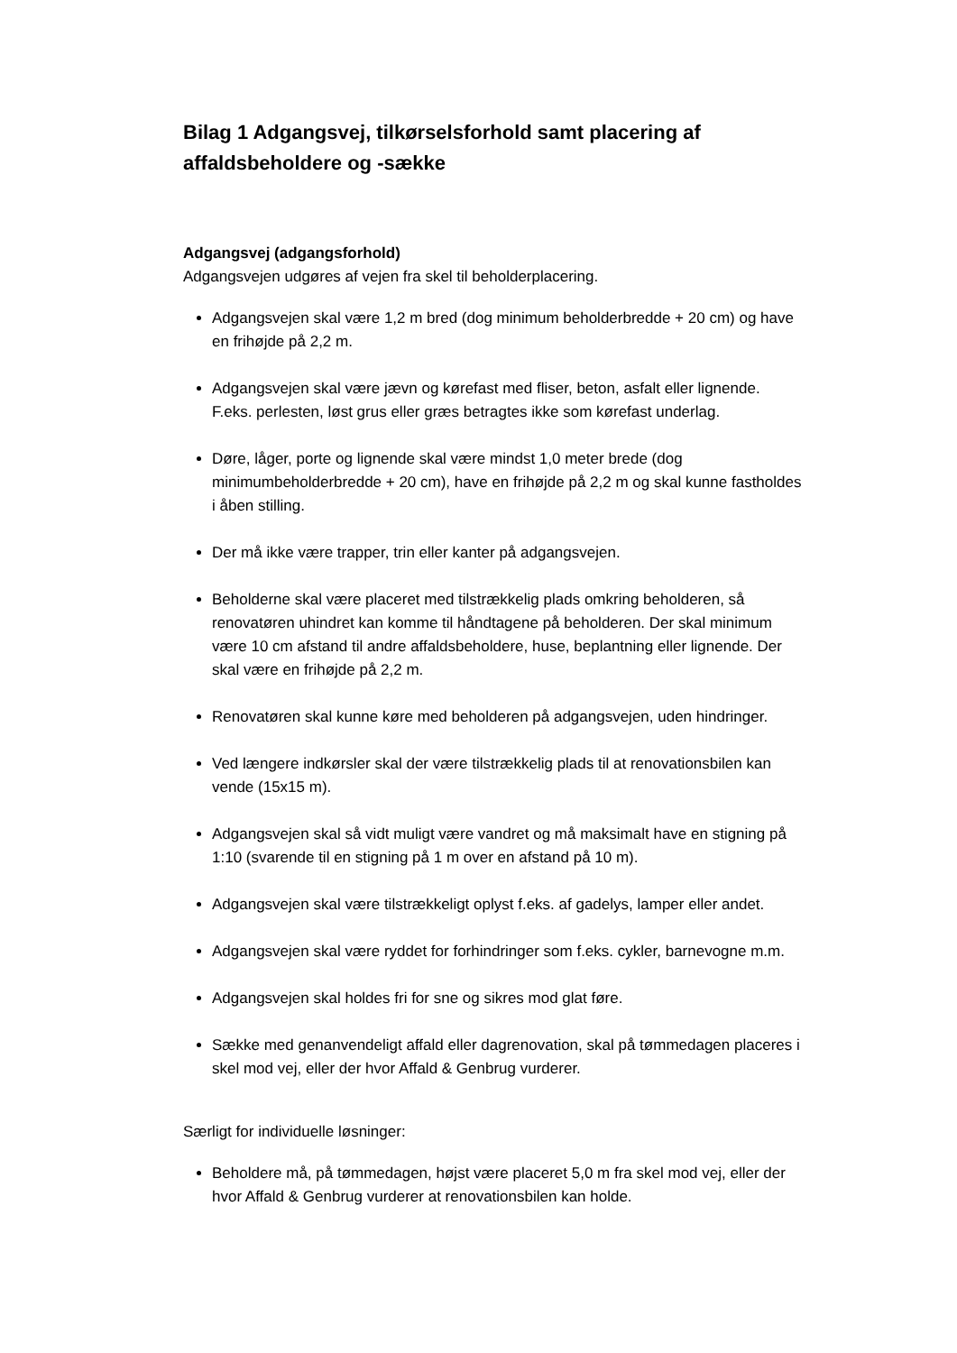Bilag 1 Adgangsvej, tilkørselsforhold samt placering af affaldsbeholdere og -sække
Adgangsvej (adgangsforhold)
Adgangsvejen udgøres af vejen fra skel til beholderplacering.
Adgangsvejen skal være 1,2 m bred (dog minimum beholderbredde + 20 cm) og have en frihøjde på 2,2 m.
Adgangsvejen skal være jævn og kørefast med fliser, beton, asfalt eller lignende. F.eks. perlesten, løst grus eller græs betragtes ikke som kørefast underlag.
Døre, låger, porte og lignende skal være mindst 1,0 meter brede (dog minimumbeholderbredde + 20 cm), have en frihøjde på 2,2 m og skal kunne fastholdes i åben stilling.
Der må ikke være trapper, trin eller kanter på adgangsvejen.
Beholderne skal være placeret med tilstrækkelig plads omkring beholderen, så renovatøren uhindret kan komme til håndtagene på beholderen. Der skal minimum være 10 cm afstand til andre affaldsbeholdere, huse, beplantning eller lignende. Der skal være en frihøjde på 2,2 m.
Renovatøren skal kunne køre med beholderen på adgangsvejen, uden hindringer.
Ved længere indkørsler skal der være tilstrækkelig plads til at renovationsbilen kan vende (15x15 m).
Adgangsvejen skal så vidt muligt være vandret og må maksimalt have en stigning på 1:10 (svarende til en stigning på 1 m over en afstand på 10 m).
Adgangsvejen skal være tilstrækkeligt oplyst f.eks. af gadelys, lamper eller andet.
Adgangsvejen skal være ryddet for forhindringer som f.eks. cykler, barnevogne m.m.
Adgangsvejen skal holdes fri for sne og sikres mod glat føre.
Sække med genanvendeligt affald eller dagrenovation, skal på tømmedagen placeres i skel mod vej, eller der hvor Affald & Genbrug vurderer.
Særligt for individuelle løsninger:
Beholdere må, på tømmedagen, højst være placeret 5,0 m fra skel mod vej, eller der hvor Affald & Genbrug vurderer at renovationsbilen kan holde.